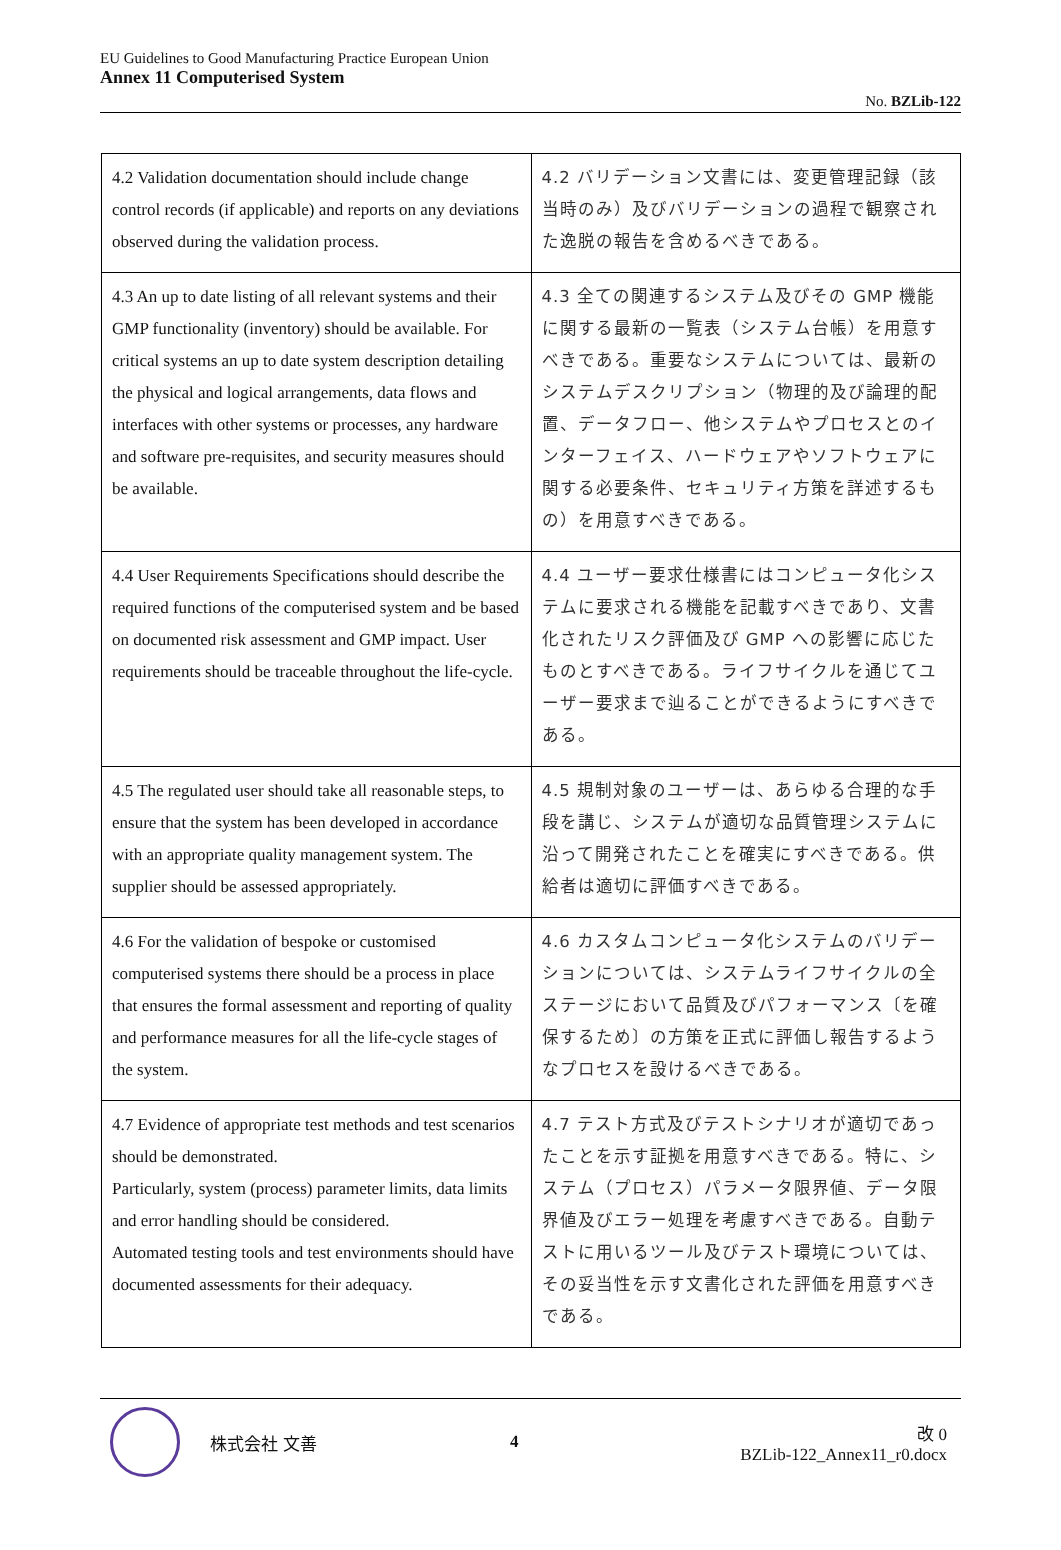EU Guidelines to Good Manufacturing Practice European Union
Annex 11 Computerised System
No. BZLib-122
| 4.2 Validation documentation should include change control records (if applicable) and reports on any deviations observed during the validation process. | 4.2 バリデーション文書には、変更管理記録（該当時のみ）及びバリデーションの過程で観察された逸脱の報告を含めるべきである。 |
| 4.3 An up to date listing of all relevant systems and their GMP functionality (inventory) should be available. For critical systems an up to date system description detailing the physical and logical arrangements, data flows and interfaces with other systems or processes, any hardware and software pre-requisites, and security measures should be available. | 4.3 全ての関連するシステム及びその GMP 機能に関する最新の一覧表（システム台帳）を用意すべきである。重要なシステムについては、最新のシステムデスクリプション（物理的及び論理的配置、データフロー、他システムやプロセスとのインターフェイス、ハードウェアやソフトウェアに関する必要条件、セキュリティ方策を詳述するもの）を用意すべきである。 |
| 4.4 User Requirements Specifications should describe the required functions of the computerised system and be based on documented risk assessment and GMP impact. User requirements should be traceable throughout the life-cycle. | 4.4 ユーザー要求仕様書にはコンピュータ化システムに要求される機能を記載すべきであり、文書化されたリスク評価及び GMP への影響に応じたものとすべきである。ライフサイクルを通じてユーザー要求まで辿ることができるようにすべきである。 |
| 4.5 The regulated user should take all reasonable steps, to ensure that the system has been developed in accordance with an appropriate quality management system. The supplier should be assessed appropriately. | 4.5 規制対象のユーザーは、あらゆる合理的な手段を講じ、システムが適切な品質管理システムに沿って開発されたことを確実にすべきである。供給者は適切に評価すべきである。 |
| 4.6 For the validation of bespoke or customised computerised systems there should be a process in place that ensures the formal assessment and reporting of quality and performance measures for all the life-cycle stages of the system. | 4.6 カスタムコンピュータ化システムのバリデーションについては、システムライフサイクルの全ステージにおいて品質及びパフォーマンス〔を確保するため〕の方策を正式に評価し報告するようなプロセスを設けるべきである。 |
| 4.7 Evidence of appropriate test methods and test scenarios should be demonstrated. Particularly, system (process) parameter limits, data limits and error handling should be considered. Automated testing tools and test environments should have documented assessments for their adequacy. | 4.7 テスト方式及びテストシナリオが適切であったことを示す証拠を用意すべきである。特に、システム（プロセス）パラメータ限界値、データ限界値及びエラー処理を考慮すべきである。自動テストに用いるツール及びテスト環境については、その妥当性を示す文書化された評価を用意すべきである。 |
株式会社 文善 4
改 0
BZLib-122_Annex11_r0.docx